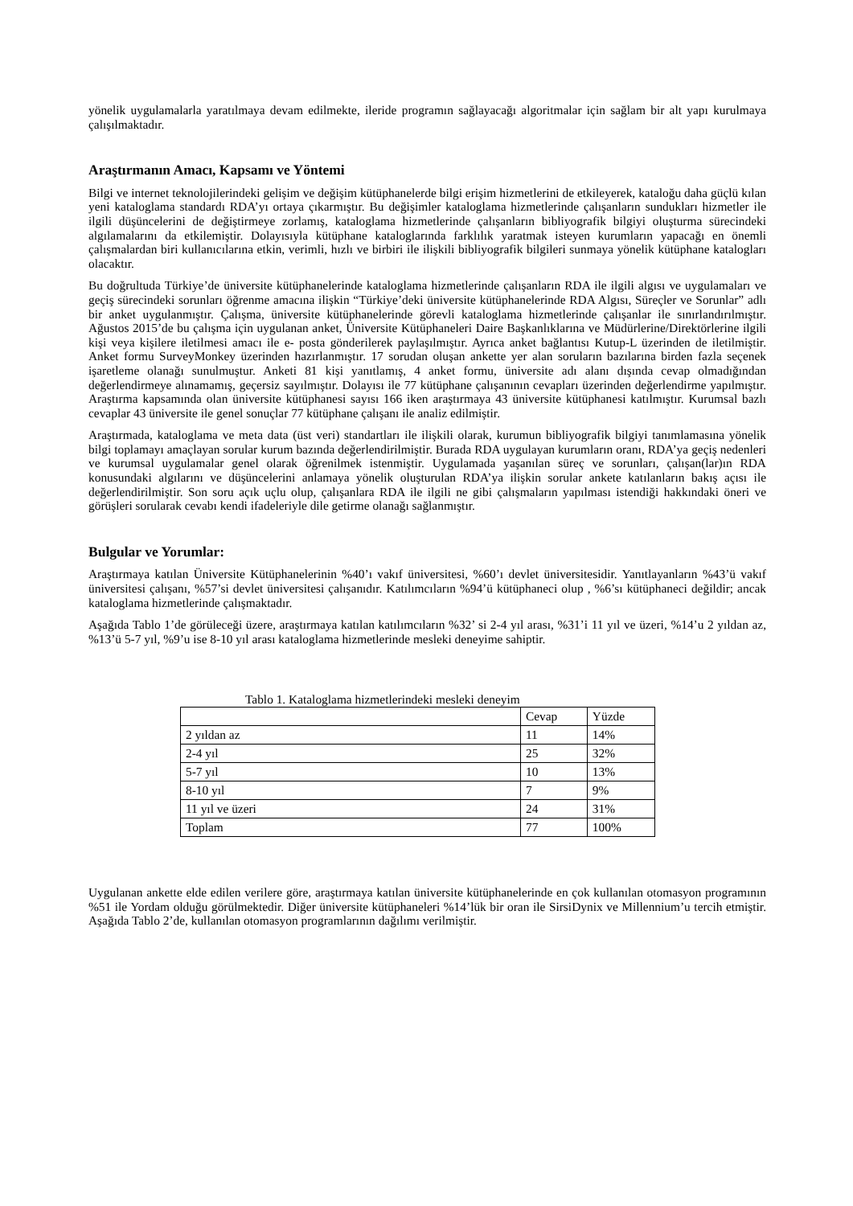yönelik uygulamalarla yaratılmaya devam edilmekte, ileride programın sağlayacağı algoritmalar için sağlam bir alt yapı kurulmaya çalışılmaktadır.
Araştırmanın Amacı, Kapsamı ve Yöntemi
Bilgi ve internet teknolojilerindeki gelişim ve değişim kütüphanelerde bilgi erişim hizmetlerini de etkileyerek, kataloğu daha güçlü kılan yeni kataloglama standardı RDA’yı ortaya çıkarmıştır. Bu değişimler kataloglama hizmetlerinde çalışanların sundukları hizmetler ile ilgili düşüncelerini de değiştirmeye zorlamış, kataloglama hizmetlerinde çalışanların bibliyografik bilgiyi oluşturma sürecindeki algılamalarını da etkilemiştir. Dolayısıyla kütüphane kataloglarında farklılık yaratmak isteyen kurumların yapacağı en önemli çalışmalardan biri kullanıcılarına etkin, verimli, hızlı ve birbiri ile ilişkili bibliyografik bilgileri sunmaya yönelik kütüphane katalogları olacaktır.
Bu doğrultuda Türkiye’de üniversite kütüphanelerinde kataloglama hizmetlerinde çalışanların RDA ile ilgili algısı ve uygulamaları ve geçiş sürecindeki sorunları öğrenme amacına ilişkin “Türkiye’deki üniversite kütüphanelerinde RDA Algısı, Süreçler ve Sorunlar” adlı bir anket uygulanmıştır. Çalışma, üniversite kütüphanelerinde görevli kataloglama hizmetlerinde çalışanlar ile sınırlandırılmıştır. Ağustos 2015’de bu çalışma için uygulanan anket, Üniversite Kütüphaneleri Daire Başkanlıklarına ve Müdürlerine/Direktörlerine ilgili kişi veya kişilere iletilmesi amacı ile e- posta gönderilerek paylaşılmıştır. Ayrıca anket bağlantısı Kutup-L üzerinden de iletilmiştir. Anket formu SurveyMonkey üzerinden hazırlanmıştır. 17 sorudan oluşan ankette yer alan soruların bazılarına birden fazla seçenek işaretleme olanağı sunulmuştur. Anketi 81 kişi yanıtlamış, 4 anket formu, üniversite adı alanı dışında cevap olmadığından değerlendirmeye alınamamış, geçersiz sayılmıştır. Dolayısı ile 77 kütüphane çalışanının cevapları üzerinden değerlendirme yapılmıştır. Araştırma kapsamında olan üniversite kütüphanesi sayısı 166 iken araştırmaya 43 üniversite kütüphanesi katılmıştır. Kurumsal bazlı cevaplar 43 üniversite ile genel sonuçlar 77 kütüphane çalışanı ile analiz edilmiştir.
Araştırmada, kataloglama ve meta data (üst veri) standartları ile ilişkili olarak, kurumun bibliyografik bilgiyi tanımlamasına yönelik bilgi toplamayı amaçlayan sorular kurum bazında değerlendirilmiştir. Burada RDA uygulayan kurumların oranı, RDA’ya geçiş nedenleri ve kurumsal uygulamalar genel olarak öğrenilmek istenmiştir. Uygulamada yaşanılan süreç ve sorunları, çalışan(lar)ın RDA konusundaki algılarını ve düşüncelerini anlamaya yönelik oluşturulan RDA’ya ilişkin sorular ankete katılanların bakış açısı ile değerlendirilmiştir. Son soru açık uçlu olup, çalışanlara RDA ile ilgili ne gibi çalışmaların yapılması istendiği hakkındaki öneri ve görüşleri sorularak cevabı kendi ifadeleriyle dile getirme olanağı sağlanmıştır.
Bulgular ve Yorumlar:
Araştırmaya katılan Üniversite Kütüphanelerinin %40’ı vakıf üniversitesi, %60’ı devlet üniversitesidir. Yanıtlayanların %43’ü vakıf üniversitesi çalışanı, %57’si devlet üniversitesi çalışanıdır. Katılımcıların %94’ü kütüphaneci olup , %6’sı kütüphaneci değildir; ancak kataloglama hizmetlerinde çalışmaktadır.
Aşağıda Tablo 1’de görüleceği üzere, araştırmaya katılan katılımcıların %32’ si 2-4 yıl arası, %31’i 11 yıl ve üzeri, %14’u 2 yıldan az, %13’ü 5-7 yıl, %9’u ise 8-10 yıl arası kataloglama hizmetlerinde mesleki deneyime sahiptir.
Tablo 1. Kataloglama hizmetlerindeki mesleki deneyim
| | Cevap | Yüzde |
| 2 yıldan az | 11 | 14% |
| 2-4 yıl | 25 | 32% |
| 5-7 yıl | 10 | 13% |
| 8-10 yıl | 7 | 9% |
| 11 yıl ve üzeri | 24 | 31% |
| Toplam | 77 | 100% |
Uygulanan ankette elde edilen verilere göre, araştırmaya katılan üniversite kütüphanelerinde en çok kullanılan otomasyon programının %51 ile Yordam olduğu görülmektedir. Diğer üniversite kütüphaneleri %14’lük bir oran ile SirsiDynix ve Millennium’u tercih etmiştir. Aşağıda Tablo 2’de, kullanılan otomasyon programlarının dağılımı verilmiştir.